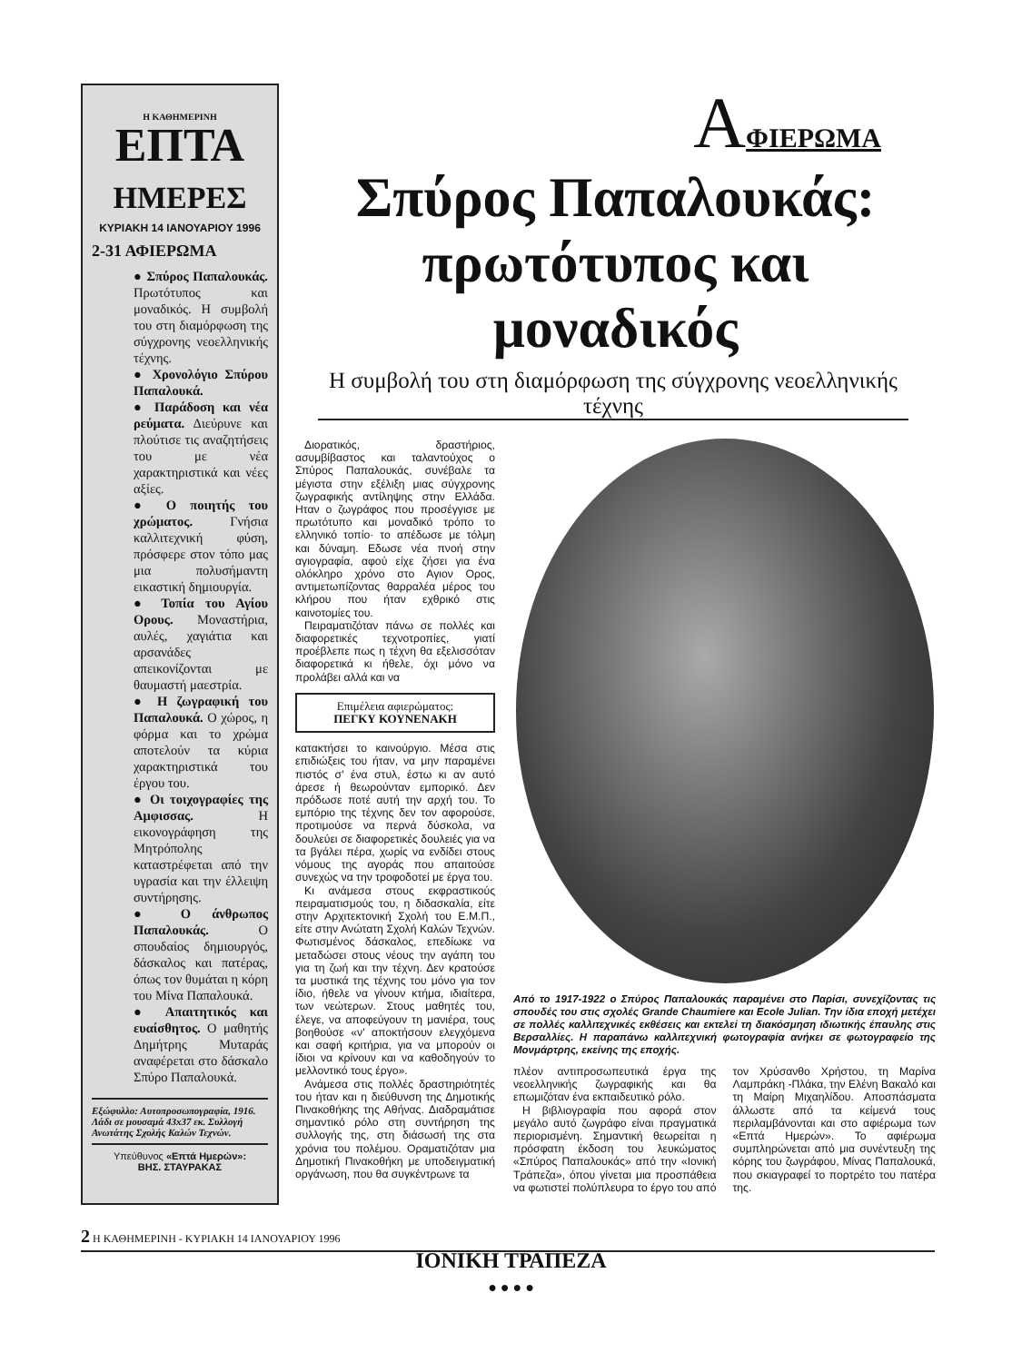Η ΚΑΘΗΜΕΡΙΝΗ
ΕΠΤΑ
ΗΜΕΡΕΣ
ΚΥΡΙΑΚΗ 14 ΙΑΝΟΥΑΡΙΟΥ 1996
2-31 ΑΦΙΕΡΩΜΑ
● Σπύρος Παπαλουκάς. Πρωτότυπος και μοναδικός. Η συμβολή του στη διαμόρφωση της σύγχρονης νεοελληνικής τέχνης.
● Χρονολόγιο Σπύρου Παπαλουκά.
● Παράδοση και νέα ρεύματα. Διεύρυνε και πλούτισε τις αναζητήσεις του με νέα χαρακτηριστικά και νέες αξίες.
● Ο ποιητής του χρώματος. Γνήσια καλλιτεχνική φύση, πρόσφερε στον τόπο μας μια πολυσήμαντη εικαστική δημιουργία.
● Τοπία του Αγίου Ορους. Μοναστήρια, αυλές, χαγιάτια και αρσανάδες απεικονίζονται με θαυμαστή μαεστρία.
● Η ζωγραφική του Παπαλουκά. Ο χώρος, η φόρμα και το χρώμα αποτελούν τα κύρια χαρακτηριστικά του έργου του.
● Οι τοιχογραφίες της Αμφισσας. Η εικονογράφηση της Μητρόπολης καταστρέφεται από την υγρασία και την έλλειψη συντήρησης.
● Ο άνθρωπος Παπαλουκάς. Ο σπουδαίος δημιουργός, δάσκαλος και πατέρας, όπως τον θυμάται η κόρη του Μίνα Παπαλουκά.
● Απαιτητικός και ευαίσθητος. Ο μαθητής Δημήτρης Μυταράς αναφέρεται στο δάσκαλο Σπύρο Παπαλουκά.
Εξώφυλλο: Αυτοπροσωπογραφία, 1916. Λάδι σε μουσαμά 43x37 εκ. Συλλογή Ανωτάτης Σχολής Καλών Τεχνών.
Υπεύθυνος «Επτά Ημερών»:
ΒΗΣ. ΣΤΑΥΡΑΚΑΣ
ΑΦΙΕΡΩΜΑ
Σπύρος Παπαλουκάς:
πρωτότυπος και μοναδικός
Η συμβολή του στη διαμόρφωση της σύγχρονης νεοελληνικής τέχνης
Διορατικός, δραστήριος, ασυμβίβαστος και ταλαντούχος ο Σπύρος Παπαλουκάς, συνέβαλε τα μέγιστα στην εξέλιξη μιας σύγχρονης ζωγραφικής αντίληψης στην Ελλάδα. Ηταν ο ζωγράφος που προσέγγισε με πρωτότυπο και μοναδικό τρόπο το ελληνικό τοπίο· το απέδωσε με τόλμη και δύναμη. Εδωσε νέα πνοή στην αγιογραφία, αφού είχε ζήσει για ένα ολόκληρο χρόνο στο Αγιον Ορος, αντιμετωπίζοντας θαρραλέα μέρος του κλήρου που ήταν εχθρικό στις καινοτομίες του.
Πειραματιζόταν πάνω σε πολλές και διαφορετικές τεχνοτροπίες, γιατί προέβλεπε πως η τέχνη θα εξελισσόταν διαφορετικά κι ήθελε, όχι μόνο να προλάβει αλλά και να
Επιμέλεια αφιερώματος:
ΠΕΓΚΥ ΚΟΥΝΕΝΑΚΗ
κατακτήσει το καινούργιο. Μέσα στις επιδιώξεις του ήταν, να μην παραμένει πιστός σ' ένα στυλ, έστω κι αν αυτό άρεσε ή θεωρούνταν εμπορικό. Δεν πρόδωσε ποτέ αυτή την αρχή του. Το εμπόριο της τέχνης δεν τον αφορούσε, προτιμούσε να περνά δύσκολα, να δουλεύει σε διαφορετικές δουλειές για να τα βγάλει πέρα, χωρίς να ενδίδει στους νόμους της αγοράς που απαιτούσε συνεχώς να την τροφοδοτεί με έργα του.
Κι ανάμεσα στους εκφραστικούς πειραματισμούς του, η διδασκαλία, είτε στην Αρχιτεκτονική Σχολή του Ε.Μ.Π., είτε στην Ανώτατη Σχολή Καλών Τεχνών. Φωτισμένος δάσκαλος, επεδίωκε να μεταδώσει στους νέους την αγάπη του για τη ζωή και την τέχνη. Δεν κρατούσε τα μυστικά της τέχνης του μόνο για τον ίδιο, ήθελε να γίνουν κτήμα, ιδιαίτερα, των νεώτερων. Στους μαθητές του, έλεγε, να αποφεύγουν τη μανιέρα, τους βοηθούσε «ν' αποκτήσουν ελεγχόμενα και σαφή κριτήρια, για να μπορούν οι ίδιοι να κρίνουν και να καθοδηγούν το μελλοντικό τους έργο».
Ανάμεσα στις πολλές δραστηριότητές του ήταν και η διεύθυνση της Δημοτικής Πινακοθήκης της Αθήνας. Διαδραμάτισε σημαντικό ρόλο στη συντήρηση της συλλογής της, στη διάσωσή της στα χρόνια του πολέμου. Οραματιζόταν μια Δημοτική Πινακοθήκη με υποδειγματική οργάνωση, που θα συγκέντρωνε τα
Από το 1917-1922 ο Σπύρος Παπαλουκάς παραμένει στο Παρίσι, συνεχίζοντας τις σπουδές του στις σχολές Grande Chaumiere και Ecole Julian. Την ίδια εποχή μετέχει σε πολλές καλλιτεχνικές εκθέσεις και εκτελεί τη διακόσμηση ιδιωτικής έπαυλης στις Βερσαλλίες. Η παραπάνω καλλιτεχνική φωτογραφία ανήκει σε φωτογραφείο της Μονμάρτρης, εκείνης της εποχής.
πλέον αντιπροσωπευτικά έργα της νεοελληνικής ζωγραφικής και θα επωμιζόταν ένα εκπαιδευτικό ρόλο.
Η βιβλιογραφία που αφορά στον μεγάλο αυτό ζωγράφο είναι πραγματικά περιορισμένη. Σημαντική θεωρείται η πρόσφατη έκδοση του λευκώματος «Σπύρος Παπαλουκάς» από την «Ιονική Τράπεζα», όπου γίνεται μια προσπάθεια να φωτιστεί πολύπλευρα το έργο του από
τον Χρύσανθο Χρήστου, τη Μαρίνα Λαμπράκη -Πλάκα, την Ελένη Βακαλό και τη Μαίρη Μιχαηλίδου. Αποσπάσματα άλλωστε από τα κείμενά τους περιλαμβάνονται και στο αφιέρωμα των «Επτά Ημερών». Το αφιέρωμα συμπληρώνεται από μια συνέντευξη της κόρης του ζωγράφου, Μίνας Παπαλουκά, που σκιαγραφεί το πορτρέτο του πατέρα της.
2 Η ΚΑΘΗΜΕΡΙΝΗ - ΚΥΡΙΑΚΗ 14 ΙΑΝΟΥΑΡΙΟΥ 1996
ΙΟΝΙΚΗ ΤΡΑΠΕΖΑ
● ● ● ●